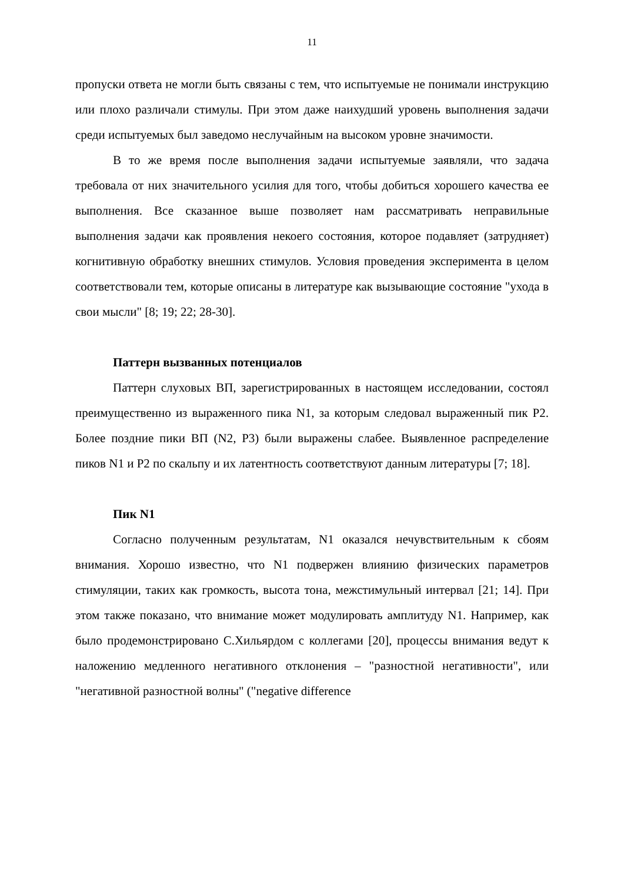11
пропуски ответа не могли быть связаны с тем, что испытуемые не понимали инструкцию или плохо различали стимулы. При этом даже наихудший уровень выполнения задачи среди испытуемых был заведомо неслучайным на высоком уровне значимости.
В то же время после выполнения задачи испытуемые заявляли, что задача требовала от них значительного усилия для того, чтобы добиться хорошего качества ее выполнения. Все сказанное выше позволяет нам рассматривать неправильные выполнения задачи как проявления некоего состояния, которое подавляет (затрудняет) когнитивную обработку внешних стимулов. Условия проведения эксперимента в целом соответствовали тем, которые описаны в литературе как вызывающие состояние "ухода в свои мысли" [8; 19; 22; 28-30].
Паттерн вызванных потенциалов
Паттерн слуховых ВП, зарегистрированных в настоящем исследовании, состоял преимущественно из выраженного пика N1, за которым следовал выраженный пик P2. Более поздние пики ВП (N2, P3) были выражены слабее. Выявленное распределение пиков N1 и P2 по скальпу и их латентность соответствуют данным литературы [7; 18].
Пик N1
Согласно полученным результатам, N1 оказался нечувствительным к сбоям внимания. Хорошо известно, что N1 подвержен влиянию физических параметров стимуляции, таких как громкость, высота тона, межстимульный интервал [21; 14]. При этом также показано, что внимание может модулировать амплитуду N1. Например, как было продемонстрировано С.Хильярдом с коллегами [20], процессы внимания ведут к наложению медленного негативного отклонения – "разностной негативности", или "негативной разностной волны" ("negative difference